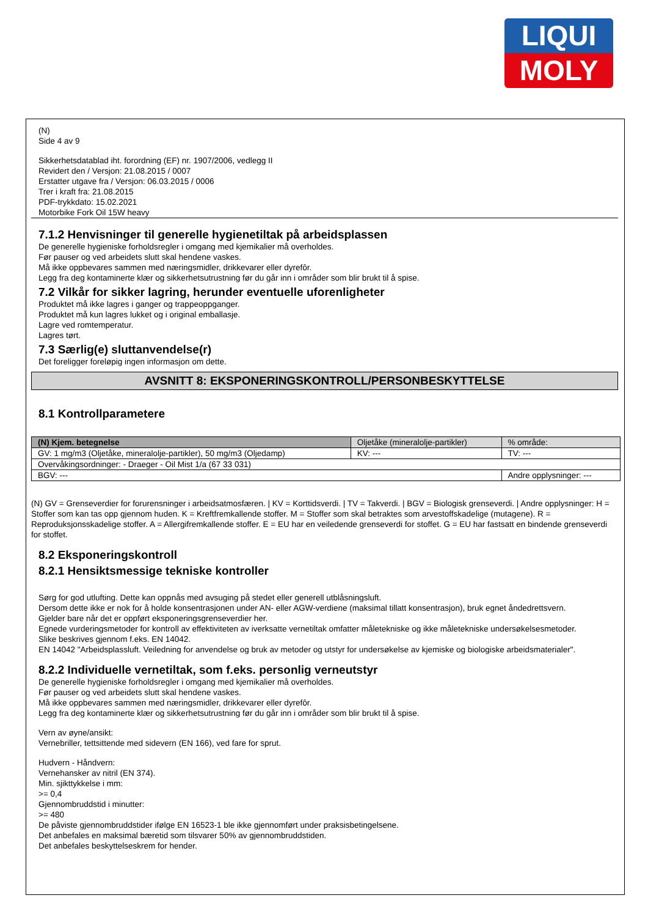LIQUI
MOLY
(N)
Side 4 av 9
Sikkerhetsdatablad iht. forordning (EF) nr. 1907/2006, vedlegg II
Revidert den / Versjon: 21.08.2015 / 0007
Erstatter utgave fra / Versjon: 06.03.2015 / 0006
Trer i kraft fra: 21.08.2015
PDF-trykkdato: 15.02.2021
Motorbike Fork Oil 15W heavy
7.1.2 Henvisninger til generelle hygienetiltak på arbeidsplassen
De generelle hygieniske forholdsregler i omgang med kjemikalier må overholdes.
Før pauser og ved arbeidets slutt skal hendene vaskes.
Må ikke oppbevares sammen med næringsmidler, drikkevarer eller dyrefôr.
Legg fra deg kontaminerte klær og sikkerhetsutrustning før du går inn i områder som blir brukt til å spise.
7.2 Vilkår for sikker lagring, herunder eventuelle uforenligheter
Produktet må ikke lagres i ganger og trappeoppganger.
Produktet må kun lagres lukket og i original emballasje.
Lagre ved romtemperatur.
Lagres tørt.
7.3 Særlig(e) sluttanvendelse(r)
Det foreligger foreløpig ingen informasjon om dette.
AVSNITT 8: EKSPONERINGSKONTROLL/PERSONBESKYTTELSE
8.1 Kontrollparametere
| (N) Kjem. betegnelse | Oljetåke (mineralolje-partikler) | | % område: |
| GV: 1 mg/m3 (Oljetåke, mineralolje-partikler), 50 mg/m3 (Oljedamp) | | KV: --- | TV: --- |
| Overvåkingsordninger: - Draeger - Oil Mist 1/a (67 33 031) | | | |
| BGV: --- | | | Andre opplysninger: --- |
(N) GV = Grenseverdier for forurensninger i arbeidsatmosfæren. | KV = Korttidsverdi. | TV = Takverdi. | BGV = Biologisk grenseverdi. | Andre opplysninger: H = Stoffer som kan tas opp gjennom huden. K = Kreftfremkallende stoffer. M = Stoffer som skal betraktes som arvestoffskadelige (mutagene). R = Reproduksjonsskadelige stoffer. A = Allergifremkallende stoffer. E = EU har en veiledende grenseverdi for stoffet. G = EU har fastsatt en bindende grenseverdi for stoffet.
8.2 Eksponeringskontroll
8.2.1 Hensiktsmessige tekniske kontroller
Sørg for god utlufting. Dette kan oppnås med avsuging på stedet eller generell utblåsningsluft.
Dersom dette ikke er nok for å holde konsentrasjonen under AN- eller AGW-verdiene (maksimal tillatt konsentrasjon), bruk egnet åndedrettsvern.
Gjelder bare når det er oppført eksponeringsgrenseverdier her.
Egnede vurderingsmetoder for kontroll av effektiviteten av iverksatte vernetiltak omfatter måletekniske og ikke måletekniske undersøkelsesmetoder.
Slike beskrives gjennom f.eks. EN 14042.
EN 14042 "Arbeidsplassluft. Veiledning for anvendelse og bruk av metoder og utstyr for undersøkelse av kjemiske og biologiske arbeidsmaterialer".
8.2.2 Individuelle vernetiltak, som f.eks. personlig verneutstyr
De generelle hygieniske forholdsregler i omgang med kjemikalier må overholdes.
Før pauser og ved arbeidets slutt skal hendene vaskes.
Må ikke oppbevares sammen med næringsmidler, drikkevarer eller dyrefôr.
Legg fra deg kontaminerte klær og sikkerhetsutrustning før du går inn i områder som blir brukt til å spise.
Vern av øyne/ansikt:
Vernebriller, tettsittende med sidevern (EN 166), ved fare for sprut.
Hudvern - Håndvern:
Vernehansker av nitril (EN 374).
Min. sjikttykkelse i mm:
>= 0,4
Gjennombruddstid i minutter:
>= 480
De påviste gjennombruddstider ifølge EN 16523-1 ble ikke gjennomført under praksisbetingelsene.
Det anbefales en maksimal bæretid som tilsvarer 50% av gjennombruddstiden.
Det anbefales beskyttelseskrem for hender.